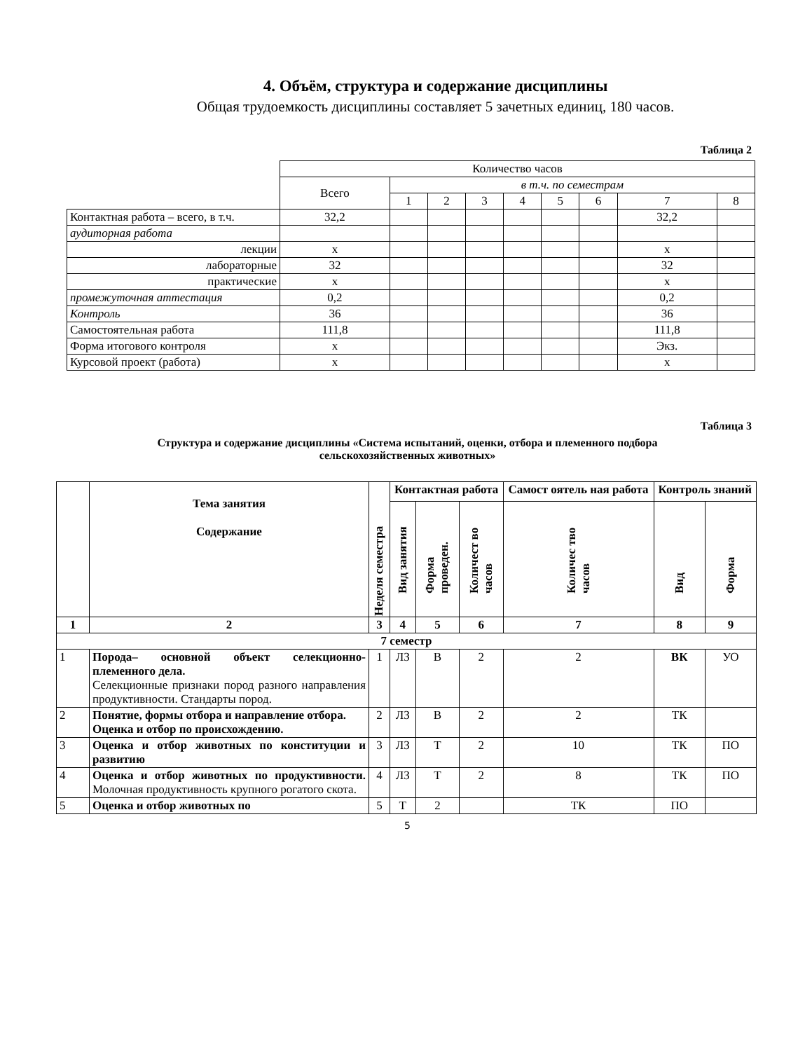4. Объём, структура и содержание дисциплины
Общая трудоемкость дисциплины составляет 5 зачетных единиц, 180 часов.
Таблица 2
| | Количество часов | | | | | | | | |
| | Всего | в т.ч. по семестрам | | | | | | | |
| | | 1 | 2 | 3 | 4 | 5 | 6 | 7 | 8 |
| Контактная работа – всего, в т.ч. | 32,2 | | | | | | | 32,2 | |
| аудиторная работа | | | | | | | | | |
| лекции | х | | | | | | | х | |
| лабораторные | 32 | | | | | | | 32 | |
| практические | х | | | | | | | х | |
| промежуточная аттестация | 0,2 | | | | | | | 0,2 | |
| Контроль | 36 | | | | | | | 36 | |
| Самостоятельная работа | 111,8 | | | | | | | 111,8 | |
| Форма итогового контроля | х | | | | | | | Экз. | |
| Курсовой проект (работа) | х | | | | | | | х | |
Таблица 3
Структура и содержание дисциплины «Система испытаний, оценки, отбора и племенного подбора
сельскохозяйственных животных»
| | Тема занятия Содержание | Неделя семестра | Контактная работа | | | Самост оятель ная работа | Контроль знаний | |
| --- | --- | --- | --- | --- | --- | --- | --- | --- |
| | | | Вид занятия | Форма проведен. | Количест во часов | Количес тво часов | Вид | Форма |
| 1 | 2 | 3 | 4 | 5 | 6 | 7 | 8 | 9 |
| 7 семестр | | | | | | | | |
| 1 | Порода– основной объект селекционно-племенного дела. Селекционные признаки пород разного направления продуктивности. Стандарты пород. | 1 | ЛЗ | В | 2 | 2 | ВК | УО |
| 2 | Понятие, формы отбора и направление отбора. Оценка и отбор по происхождению. | 2 | ЛЗ | В | 2 | 2 | ТК | |
| 3 | Оценка и отбор животных по конституции и развитию | 3 | ЛЗ | Т | 2 | 10 | ТК | ПО |
| 4 | Оценка и отбор животных по продуктивности. Молочная продуктивность крупного рогатого скота. | 4 | ЛЗ | Т | 2 | 8 | ТК | ПО |
| 5 | Оценка и отбор животных по | 5 | Т | 2 | | ТК | ПО | |
5